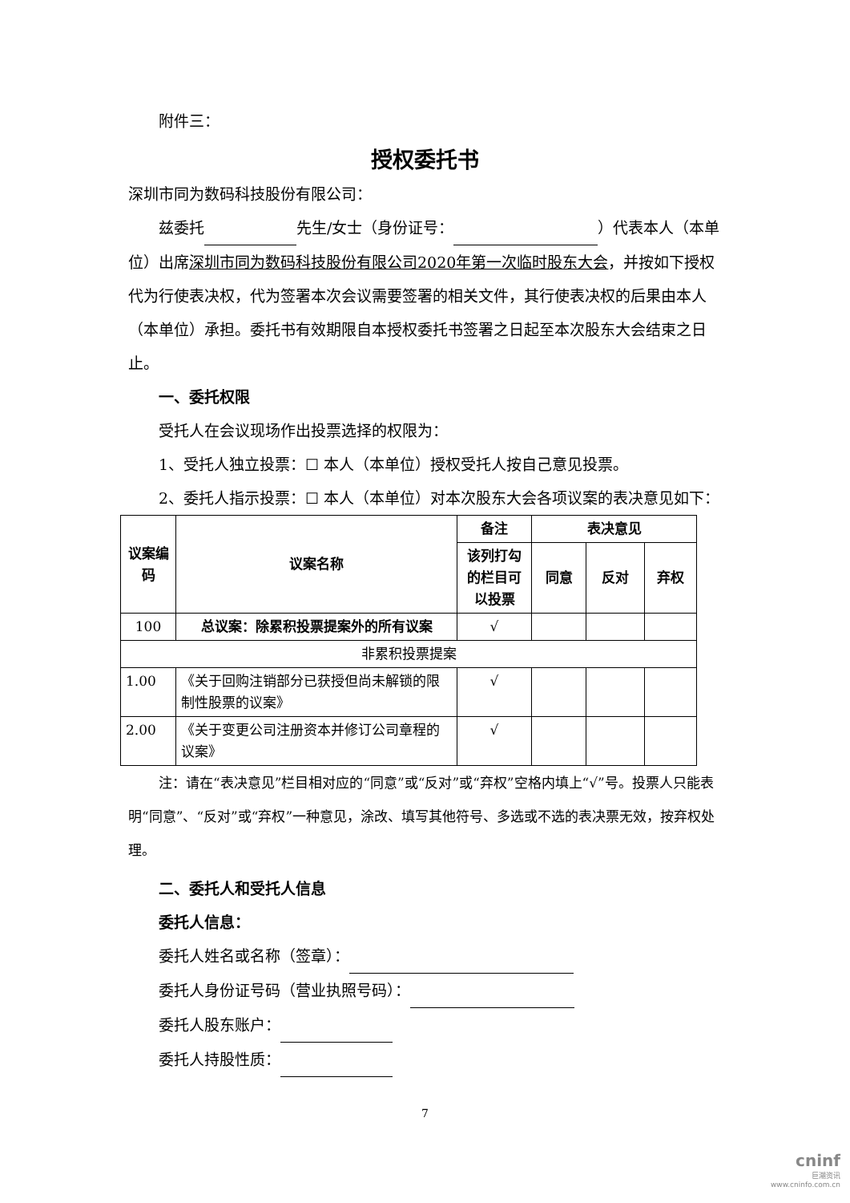附件三：
授权委托书
深圳市同为数码科技股份有限公司：
兹委托 先生/女士（身份证号： ）代表本人（本单位）出席深圳市同为数码科技股份有限公司2020年第一次临时股东大会，并按如下授权代为行使表决权，代为签署本次会议需要签署的相关文件，其行使表决权的后果由本人（本单位）承担。委托书有效期限自本授权委托书签署之日起至本次股东大会结束之日止。
一、委托权限
受托人在会议现场作出投票选择的权限为：
1、受托人独立投票：☐ 本人（本单位）授权受托人按自己意见投票。
2、委托人指示投票：☐ 本人（本单位）对本次股东大会各项议案的表决意见如下：
| 议案编码 | 议案名称 | 备注 | 表决意见 | | |
| --- | --- | --- | --- | --- | --- |
| | | 该列打勾的栏目可以投票 | 同意 | 反对 | 弃权 |
| 100 | 总议案：除累积投票提案外的所有议案 | √ | | | |
| 非累积投票提案 | | | | | |
| 1.00 | 《关于回购注销部分已获授但尚未解锁的限制性股票的议案》 | √ | | | |
| 2.00 | 《关于变更公司注册资本并修订公司章程的议案》 | √ | | | |
注：请在“表决意见”栏目相对应的“同意”或“反对”或“弃权”空格内填上“√”号。投票人只能表明“同意”、“反对”或“弃权”一种意见，涂改、填写其他符号、多选或不选的表决票无效，按弃权处理。
二、委托人和受托人信息
委托人信息：
委托人姓名或名称（签章）：
委托人身份证号码（营业执照号码）：
委托人股东账户：
委托人持股性质：
7
cninf
巨潮资讯
www.cninfo.com.cn